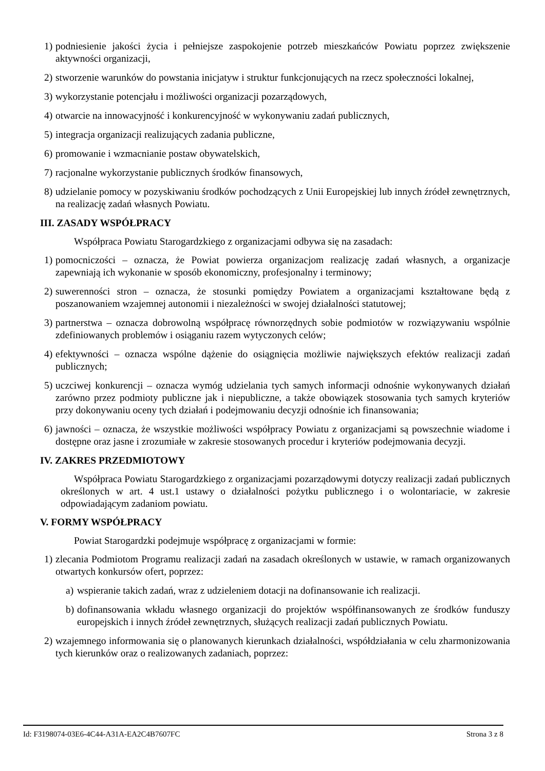1) podniesienie jakości życia i pełniejsze zaspokojenie potrzeb mieszkańców Powiatu poprzez zwiększenie aktywności organizacji,
2) stworzenie warunków do powstania inicjatyw i struktur funkcjonujących na rzecz społeczności lokalnej,
3) wykorzystanie potencjału i możliwości organizacji pozarządowych,
4) otwarcie na innowacyjność i konkurencyjność w wykonywaniu zadań publicznych,
5) integracja organizacji realizujących zadania publiczne,
6) promowanie i wzmacnianie postaw obywatelskich,
7) racjonalne wykorzystanie publicznych środków finansowych,
8) udzielanie pomocy w pozyskiwaniu środków pochodzących z Unii Europejskiej lub innych źródeł zewnętrznych, na realizację zadań własnych Powiatu.
III. ZASADY WSPÓŁPRACY
Współpraca Powiatu Starogardzkiego z organizacjami odbywa się na zasadach:
1) pomocniczości – oznacza, że Powiat powierza organizacjom realizację zadań własnych, a organizacje zapewniają ich wykonanie w sposób ekonomiczny, profesjonalny i terminowy;
2) suwerenności stron – oznacza, że stosunki pomiędzy Powiatem a organizacjami kształtowane będą z poszanowaniem wzajemnej autonomii i niezależności w swojej działalności statutowej;
3) partnerstwa – oznacza dobrowolną współpracę równorzędnych sobie podmiotów w rozwiązywaniu wspólnie zdefiniowanych problemów i osiąganiu razem wytyczonych celów;
4) efektywności – oznacza wspólne dążenie do osiągnięcia możliwie największych efektów realizacji zadań publicznych;
5) uczciwej konkurencji – oznacza wymóg udzielania tych samych informacji odnośnie wykonywanych działań zarówno przez podmioty publiczne jak i niepubliczne, a także obowiązek stosowania tych samych kryteriów przy dokonywaniu oceny tych działań i podejmowaniu decyzji odnośnie ich finansowania;
6) jawności – oznacza, że wszystkie możliwości współpracy Powiatu z organizacjami są powszechnie wiadome i dostępne oraz jasne i zrozumiałe w zakresie stosowanych procedur i kryteriów podejmowania decyzji.
IV. ZAKRES PRZEDMIOTOWY
Współpraca Powiatu Starogardzkiego z organizacjami pozarządowymi dotyczy realizacji zadań publicznych określonych w art. 4 ust.1 ustawy o działalności pożytku publicznego i o wolontariacie, w zakresie odpowiadającym zadaniom powiatu.
V. FORMY WSPÓŁPRACY
Powiat Starogardzki podejmuje współpracę z organizacjami w formie:
1) zlecania Podmiotom Programu realizacji zadań na zasadach określonych w ustawie, w ramach organizowanych otwartych konkursów ofert, poprzez:
a) wspieranie takich zadań, wraz z udzieleniem dotacji na dofinansowanie ich realizacji.
b) dofinansowania wkładu własnego organizacji do projektów współfinansowanych ze środków funduszy europejskich i innych źródeł zewnętrznych, służących realizacji zadań publicznych Powiatu.
2) wzajemnego informowania się o planowanych kierunkach działalności, współdziałania w celu zharmonizowania tych kierunków oraz o realizowanych zadaniach, poprzez:
Id: F3198074-03E6-4C44-A31A-EA2C4B7607FC Strona 3 z 8